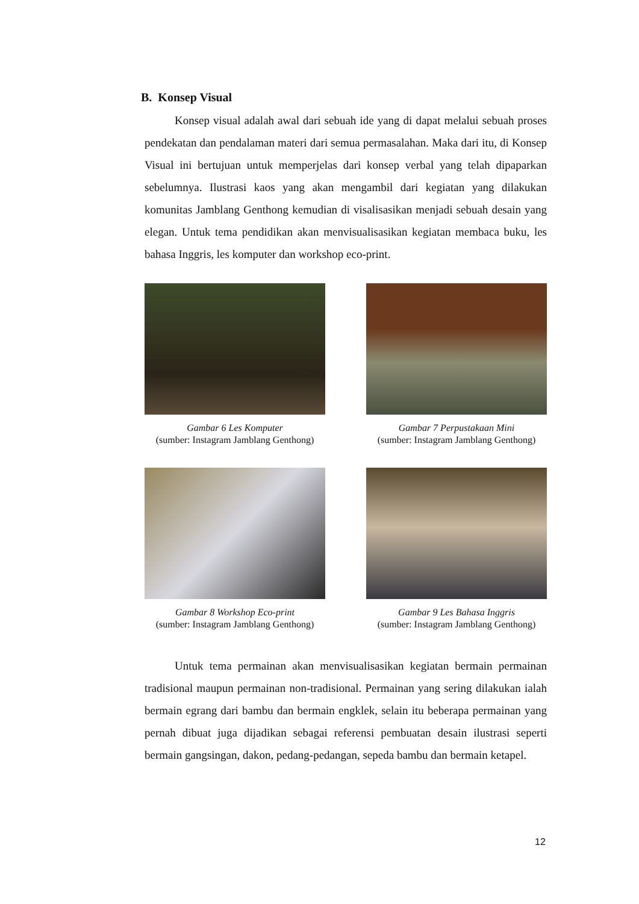B. Konsep Visual
Konsep visual adalah awal dari sebuah ide yang di dapat melalui sebuah proses pendekatan dan pendalaman materi dari semua permasalahan. Maka dari itu, di Konsep Visual ini bertujuan untuk memperjelas dari konsep verbal yang telah dipaparkan sebelumnya. Ilustrasi kaos yang akan mengambil dari kegiatan yang dilakukan komunitas Jamblang Genthong kemudian di visalisasikan menjadi sebuah desain yang elegan. Untuk tema pendidikan akan menvisualisasikan kegiatan membaca buku, les bahasa Inggris, les komputer dan workshop eco-print.
Gambar 6 Les Komputer
(sumber: Instagram Jamblang Genthong)
Gambar 7 Perpustakaan Mini
(sumber: Instagram Jamblang Genthong)
Gambar 8 Workshop Eco-print
(sumber: Instagram Jamblang Genthong)
Gambar 9 Les Bahasa Inggris
(sumber: Instagram Jamblang Genthong)
Untuk tema permainan akan menvisualisasikan kegiatan bermain permainan tradisional maupun permainan non-tradisional. Permainan yang sering dilakukan ialah bermain egrang dari bambu dan bermain engklek, selain itu beberapa permainan yang pernah dibuat juga dijadikan sebagai referensi pembuatan desain ilustrasi seperti bermain gangsingan, dakon, pedang-pedangan, sepeda bambu dan bermain ketapel.
12